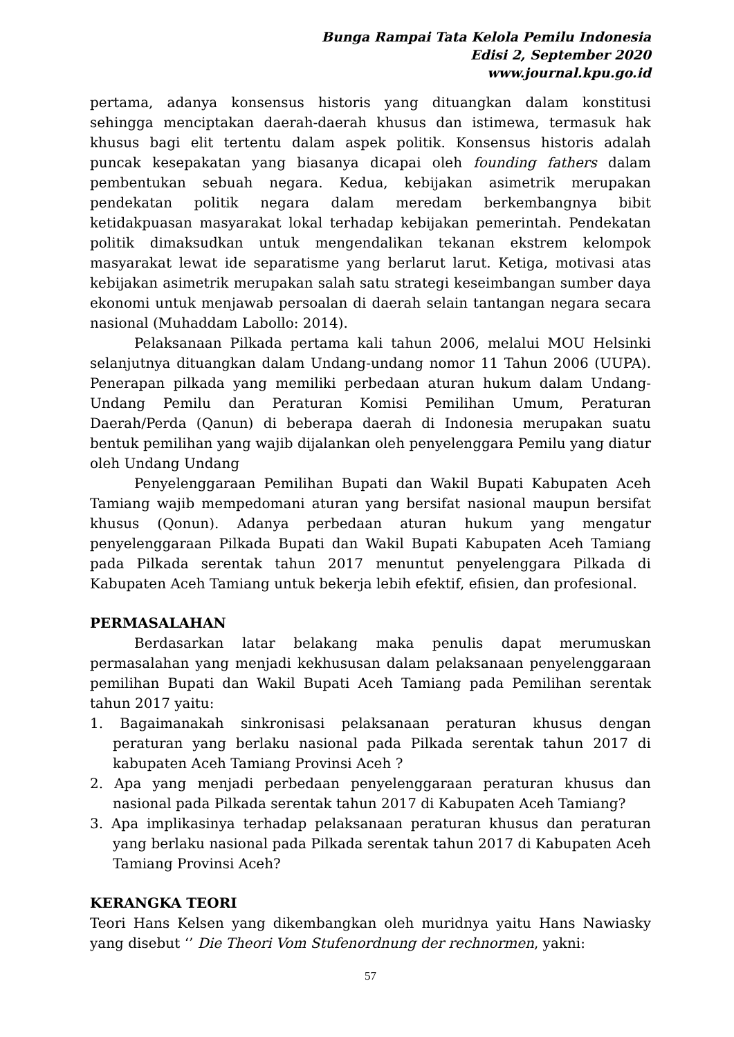Bunga Rampai Tata Kelola Pemilu Indonesia
Edisi 2, September 2020
www.journal.kpu.go.id
pertama, adanya konsensus historis yang dituangkan dalam konstitusi sehingga menciptakan daerah-daerah khusus dan istimewa, termasuk hak khusus bagi elit tertentu dalam aspek politik. Konsensus historis adalah puncak kesepakatan yang biasanya dicapai oleh founding fathers dalam pembentukan sebuah negara. Kedua, kebijakan asimetrik merupakan pendekatan politik negara dalam meredam berkembangnya bibit ketidakpuasan masyarakat lokal terhadap kebijakan pemerintah. Pendekatan politik dimaksudkan untuk mengendalikan tekanan ekstrem kelompok masyarakat lewat ide separatisme yang berlarut larut. Ketiga, motivasi atas kebijakan asimetrik merupakan salah satu strategi keseimbangan sumber daya ekonomi untuk menjawab persoalan di daerah selain tantangan negara secara nasional (Muhaddam Labollo: 2014).
Pelaksanaan Pilkada pertama kali tahun 2006, melalui MOU Helsinki selanjutnya dituangkan dalam Undang-undang nomor 11 Tahun 2006 (UUPA). Penerapan pilkada yang memiliki perbedaan aturan hukum dalam Undang-Undang Pemilu dan Peraturan Komisi Pemilihan Umum, Peraturan Daerah/Perda (Qanun) di beberapa daerah di Indonesia merupakan suatu bentuk pemilihan yang wajib dijalankan oleh penyelenggara Pemilu yang diatur oleh Undang Undang
Penyelenggaraan Pemilihan Bupati dan Wakil Bupati Kabupaten Aceh Tamiang wajib mempedomani aturan yang bersifat nasional maupun bersifat khusus (Qonun). Adanya perbedaan aturan hukum yang mengatur penyelenggaraan Pilkada Bupati dan Wakil Bupati Kabupaten Aceh Tamiang pada Pilkada serentak tahun 2017 menuntut penyelenggara Pilkada di Kabupaten Aceh Tamiang untuk bekerja lebih efektif, efisien, dan profesional.
PERMASALAHAN
Berdasarkan latar belakang maka penulis dapat merumuskan permasalahan yang menjadi kekhususan dalam pelaksanaan penyelenggaraan pemilihan Bupati dan Wakil Bupati Aceh Tamiang pada Pemilihan serentak tahun 2017 yaitu:
1. Bagaimanakah sinkronisasi pelaksanaan peraturan khusus dengan peraturan yang berlaku nasional pada Pilkada serentak tahun 2017 di kabupaten Aceh Tamiang Provinsi Aceh ?
2. Apa yang menjadi perbedaan penyelenggaraan peraturan khusus dan nasional pada Pilkada serentak tahun 2017 di Kabupaten Aceh Tamiang?
3. Apa implikasinya terhadap pelaksanaan peraturan khusus dan peraturan yang berlaku nasional pada Pilkada serentak tahun 2017 di Kabupaten Aceh Tamiang Provinsi Aceh?
KERANGKA TEORI
Teori Hans Kelsen yang dikembangkan oleh muridnya yaitu Hans Nawiasky yang disebut ‘’ Die Theori Vom Stufenordnung der rechnormen, yakni:
57